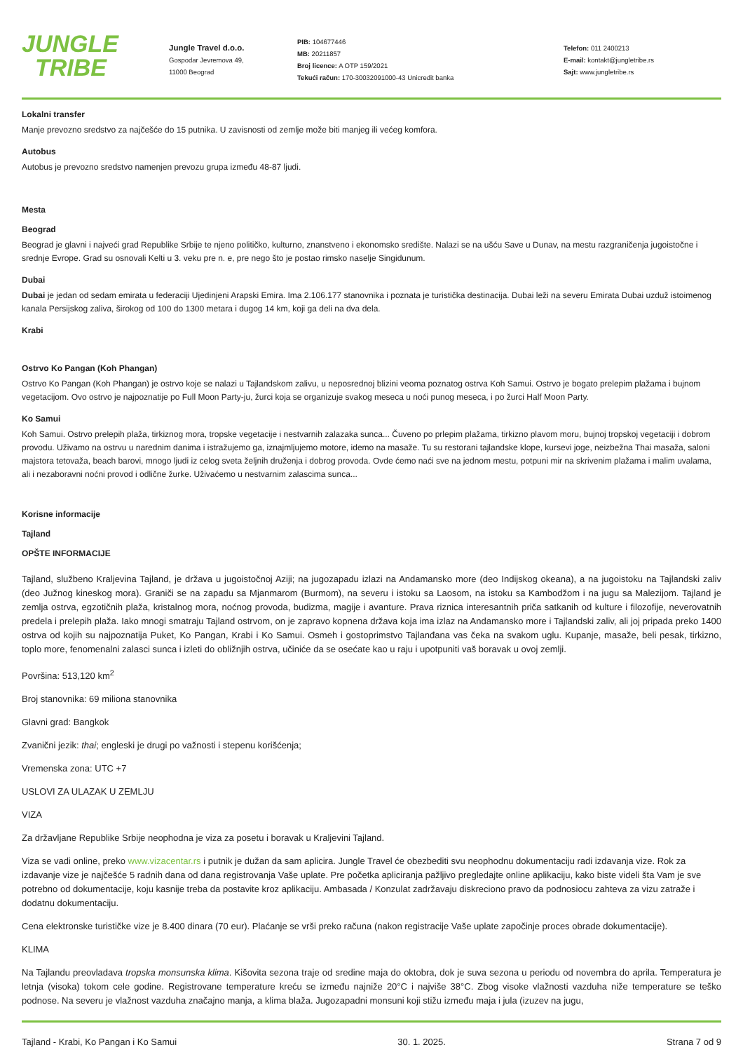JUNGLE
TRIBE
Jungle Travel d.o.o.
Gospodar Jevremova 49,
11000 Beograd
PIB: 104677446
MB: 20211857
Broj licence: A OTP 159/2021
Tekući račun: 170-30032091000-43 Unicredit banka
Telefon: 011 2400213
E-mail: kontakt@jungletribe.rs
Sajt: www.jungletribe.rs
Lokalni transfer
Manje prevozno sredstvo za najčešće do 15 putnika. U zavisnosti od zemlje može biti manjeg ili većeg komfora.
Autobus
Autobus je prevozno sredstvo namenjen prevozu grupa između 48-87 ljudi.
Mesta
Beograd
Beograd je glavni i najveći grad Republike Srbije te njeno političko, kulturno, znanstveno i ekonomsko središte. Nalazi se na ušću Save u Dunav, na mestu razgraničenja jugoistočne i srednje Evrope. Grad su osnovali Kelti u 3. veku pre n. e, pre nego što je postao rimsko naselje Singidunum.
Dubai
Dubai je jedan od sedam emirata u federaciji Ujedinjeni Arapski Emira. Ima 2.106.177 stanovnika i poznata je turistička destinacija. Dubai leži na severu Emirata Dubai uzduž istoimenog kanala Persijskog zaliva, širokog od 100 do 1300 metara i dugog 14 km, koji ga deli na dva dela.
Krabi
Ostrvo Ko Pangan (Koh Phangan)
Ostrvo Ko Pangan (Koh Phangan) je ostrvo koje se nalazi u Tajlandskom zalivu, u neposrednoj blizini veoma poznatog ostrva Koh Samui. Ostrvo je bogato prelepim plažama i bujnom vegetacijom. Ovo ostrvo je najpoznatije po Full Moon Party-ju, žurci koja se organizuje svakog meseca u noći punog meseca, i po žurci Half Moon Party.
Ko Samui
Koh Samui. Ostrvo prelepih plaža, tirkiznog mora, tropske vegetacije i nestvarnih zalazaka sunca... Čuveno po prlepim plažama, tirkizno plavom moru, bujnoj tropskoj vegetaciji i dobrom provodu. Uživamo na ostrvu u narednim danima i istražujemo ga, iznajmljujemo motore, idemo na masaže. Tu su restorani tajlandske klope, kursevi joge, neizbežna Thai masaža, saloni majstora tetovaža, beach barovi, mnogo ljudi iz celog sveta željnih druženja i dobrog provoda. Ovde ćemo naći sve na jednom mestu, potpuni mir na skrivenim plažama i malim uvalama, ali i nezaboravni noćni provod i odlične žurke. Uživaćemo u nestvarnim zalascima sunca...
Korisne informacije
Tajland
OPŠTE INFORMACIJE
Tajland, službeno Kraljevina Tajland, je država u jugoistočnoj Aziji; na jugozapadu izlazi na Andamansko more (deo Indijskog okeana), a na jugoistoku na Tajlandski zaliv (deo Južnog kineskog mora). Graniči se na zapadu sa Mjanmarom (Burmom), na severu i istoku sa Laosom, na istoku sa Kambodžom i na jugu sa Malezijom. Tajland je zemlja ostrva, egzotičnih plaža, kristalnog mora, noćnog provoda, budizma, magije i avanture. Prava riznica interesantnih priča satkanih od kulture i filozofije, neverovatnih predela i prelepih plaža. Iako mnogi smatraju Tajland ostrvom, on je zapravo kopnena država koja ima izlaz na Andamansko more i Tajlandski zaliv, ali joj pripada preko 1400 ostrva od kojih su najpoznatija Puket, Ko Pangan, Krabi i Ko Samui. Osmeh i gostoprimstvo Tajlanđana vas čeka na svakom uglu. Kupanje, masaže, beli pesak, tirkizno, toplo more, fenomenalni zalasci sunca i izleti do obližnjih ostrva, učiniće da se osećate kao u raju i upotpuniti vaš boravak u ovoj zemlji.
Površina: 513,120 km<sup>2</sup>
Broj stanovnika: 69 miliona stanovnika
Glavni grad: Bangkok
Zvanični jezik: thai; engleski je drugi po važnosti i stepenu korišćenja;
Vremenska zona: UTC +7
USLOVI ZA ULAZAK U ZEMLJU
VIZA
Za državljane Republike Srbije neophodna je viza za posetu i boravak u Kraljevini Tajland.
Viza se vadi online, preko www.vizacentar.rs i putnik je dužan da sam aplicira. Jungle Travel će obezbediti svu neophodnu dokumentaciju radi izdavanja vize. Rok za izdavanje vize je najčešće 5 radnih dana od dana registrovanja Vaše uplate. Pre početka apliciranja pažljivo pregledajte online aplikaciju, kako biste videli šta Vam je sve potrebno od dokumentacije, koju kasnije treba da postavite kroz aplikaciju. Ambasada / Konzulat zadržavaju diskreciono pravo da podnosiocu zahteva za vizu zatraže i dodatnu dokumentaciju.
Cena elektronske turističke vize je 8.400 dinara (70 eur). Plaćanje se vrši preko računa (nakon registracije Vaše uplate započinje proces obrade dokumentacije).
KLIMA
Na Tajlandu preovladava tropska monsunska klima. Kišovita sezona traje od sredine maja do oktobra, dok je suva sezona u periodu od novembra do aprila. Temperatura je letnja (visoka) tokom cele godine. Registrovane temperature kreću se između najniže 20°C i najviše 38°C. Zbog visoke vlažnosti vazduha niže temperature se teško podnose. Na severu je vlažnost vazduha značajno manja, a klima blaža. Jugozapadni monsuni koji stižu između maja i jula (izuzev na jugu,
Tajland - Krabi, Ko Pangan i Ko Samui 30. 1. 2025. Strana 7 od 9